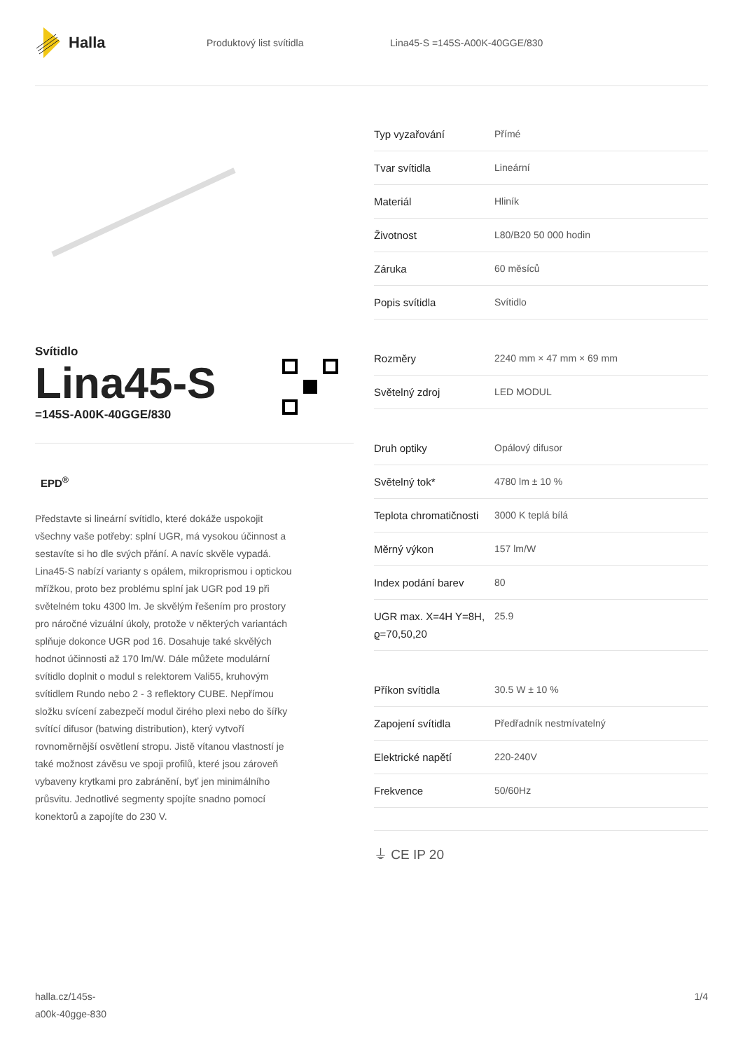Halla
Produktový list svítidla Lina45-S =145S-A00K-40GGE/830
Svítidlo
Lina45-S
=145S-A00K-40GGE/830
EPD<sup>®</sup>
Představte si lineární svítidlo, které dokáže uspokojit všechny vaše potřeby: splní UGR, má vysokou účinnost a sestavíte si ho dle svých přání. A navíc skvěle vypadá. Lina45-S nabízí varianty s opálem, mikroprismou i optickou mřížkou, proto bez problému splní jak UGR pod 19 při světelném toku 4300 lm. Je skvělým řešením pro prostory pro náročné vizuální úkoly, protože v některých variantách splňuje dokonce UGR pod 16. Dosahuje také skvělých hodnot účinnosti až 170 lm/W. Dále můžete modulární svítidlo doplnit o modul s relektorem Vali55, kruhovým svítidlem Rundo nebo 2 - 3 reflektory CUBE. Nepřímou složku svícení zabezpečí modul čirého plexi nebo do šířky svítící difusor (batwing distribution), který vytvoří rovnoměrnější osvětlení stropu. Jistě vítanou vlastností je také možnost závěsu ve spoji profilů, které jsou zároveň vybaveny krytkami pro zabránění, byť jen minimálního průsvitu. Jednotlivé segmenty spojíte snadno pomocí konektorů a zapojíte do 230 V.
| Typ vyzařování | Přímé |
| Tvar svítidla | Lineární |
| Materiál | Hliník |
| Životnost | L80/B20 50 000 hodin |
| Záruka | 60 měsíců |
| Popis svítidla | Svítidlo |
| Rozměry | 2240 mm × 47 mm × 69 mm |
| Světelný zdroj | LED MODUL |
| Druh optiky | Opálový difusor |
| Světelný tok* | 4780 lm ± 10 % |
| Teplota chromatičnosti | 3000 K teplá bílá |
| Měrný výkon | 157 lm/W |
| Index podání barev | 80 |
| UGR max. X=4H Y=8H, ϱ=70,50,20 | 25.9 |
| Příkon svítidla | 30.5 W ± 10 % |
| Zapojení svítidla | Předřadník nestmívatelný |
| Elektrické napětí | 220-240V |
| Frekvence | 50/60Hz |
⏚ CE IP 20
halla.cz/145s-
a00k-40gge-830
1/4